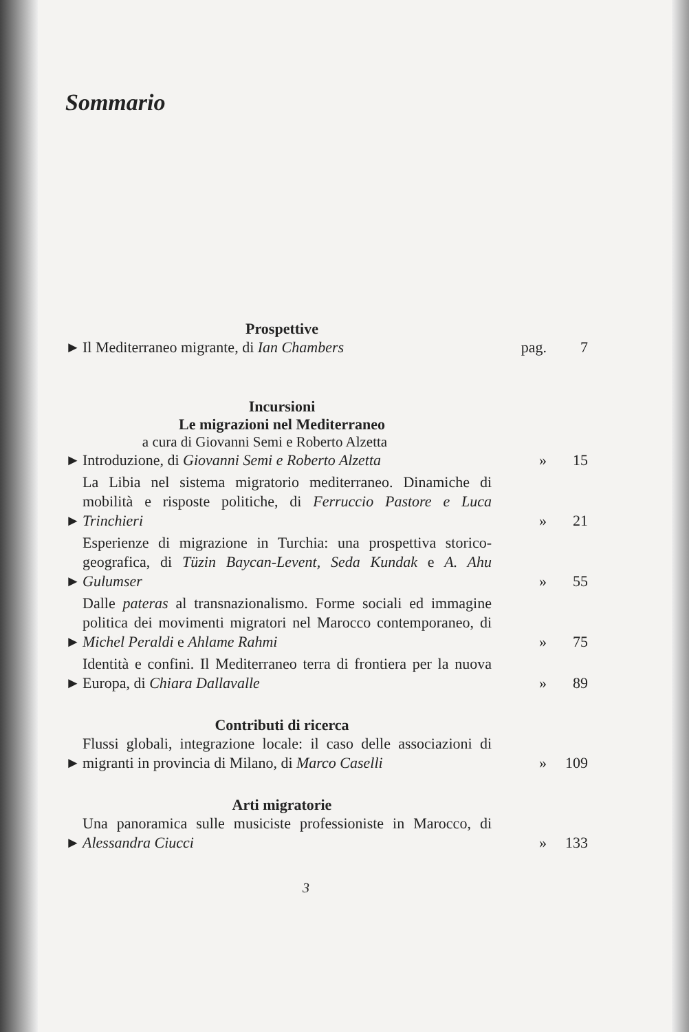Sommario
Prospettive
► Il Mediterraneo migrante, di Ian Chambers pag. 7
Incursioni
Le migrazioni nel Mediterraneo
a cura di Giovanni Semi e Roberto Alzetta
► Introduzione, di Giovanni Semi e Roberto Alzetta » 15
► La Libia nel sistema migratorio mediterraneo. Dinamiche di mobilità e risposte politiche, di Ferruccio Pastore e Luca Trinchieri » 21
► Esperienze di migrazione in Turchia: una prospettiva storico-geografica, di Tüzin Baycan-Levent, Seda Kundak e A. Ahu Gulumser » 55
► Dalle pateras al transnazionalismo. Forme sociali ed immagine politica dei movimenti migratori nel Marocco contemporaneo, di Michel Peraldi e Ahlame Rahmi » 75
► Identità e confini. Il Mediterraneo terra di frontiera per la nuova Europa, di Chiara Dallavalle » 89
Contributi di ricerca
► Flussi globali, integrazione locale: il caso delle associazioni di migranti in provincia di Milano, di Marco Caselli » 109
Arti migratorie
► Una panoramica sulle musiciste professioniste in Marocco, di Alessandra Ciucci » 133
3